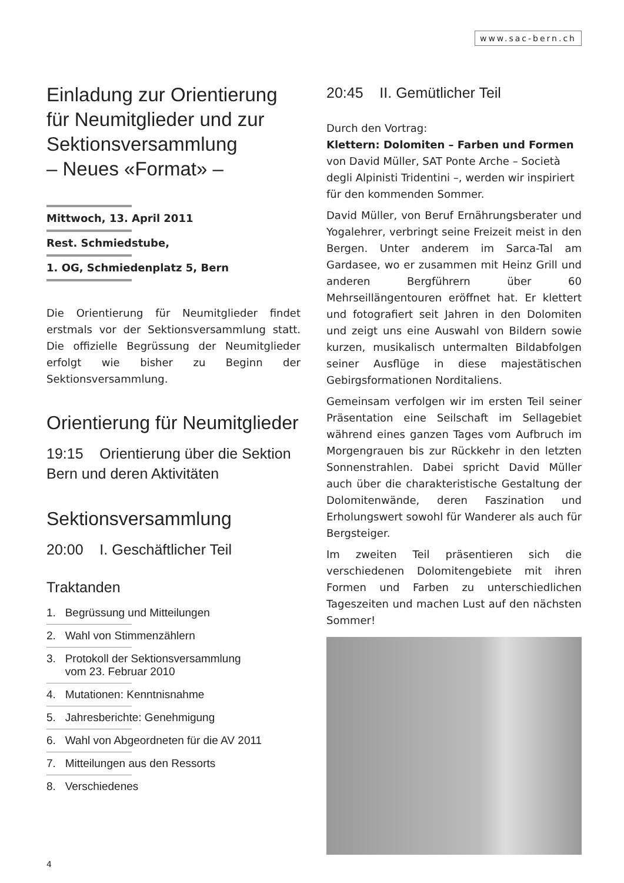www.sac-bern.ch
Einladung zur Orientierung für Neumitglieder und zur Sektionsversammlung
– Neues «Format» –
Mittwoch, 13. April 2011
Rest. Schmiedstube,
1. OG, Schmiedenplatz 5, Bern
Die Orientierung für Neumitglieder findet erstmals vor der Sektionsversammlung statt. Die offizielle Begrüssung der Neumitglieder erfolgt wie bisher zu Beginn der Sektionsversammlung.
Orientierung für Neumitglieder
19:15 Orientierung über die Sektion Bern und deren Aktivitäten
Sektionsversammlung
20:00 I. Geschäftlicher Teil
Traktanden
1. Begrüssung und Mitteilungen
2. Wahl von Stimmenzählern
3. Protokoll der Sektionsversammlung
vom 23. Februar 2010
4. Mutationen: Kenntnisnahme
5. Jahresberichte: Genehmigung
6. Wahl von Abgeordneten für die AV 2011
7. Mitteilungen aus den Ressorts
8. Verschiedenes
20:45 II. Gemütlicher Teil
Durch den Vortrag:
Klettern: Dolomiten – Farben und Formen
von David Müller, SAT Ponte Arche – Società degli Alpinisti Tridentini –, werden wir inspiriert für den kommenden Sommer.
David Müller, von Beruf Ernährungsberater und Yogalehrer, verbringt seine Freizeit meist in den Bergen. Unter anderem im Sarca-Tal am Gardasee, wo er zusammen mit Heinz Grill und anderen Bergführern über 60 Mehrseillängentouren eröffnet hat. Er klettert und fotografiert seit Jahren in den Dolomiten und zeigt uns eine Auswahl von Bildern sowie kurzen, musikalisch untermalten Bildabfolgen seiner Ausflüge in diese majestätischen Gebirgsformationen Norditaliens.
Gemeinsam verfolgen wir im ersten Teil seiner Präsentation eine Seilschaft im Sellagebiet während eines ganzen Tages vom Aufbruch im Morgengrauen bis zur Rückkehr in den letzten Sonnenstrahlen. Dabei spricht David Müller auch über die charakteristische Gestaltung der Dolomitenwände, deren Faszination und Erholungswert sowohl für Wanderer als auch für Bergsteiger.
Im zweiten Teil präsentieren sich die verschiedenen Dolomitengebiete mit ihren Formen und Farben zu unterschiedlichen Tageszeiten und machen Lust auf den nächsten Sommer!
4